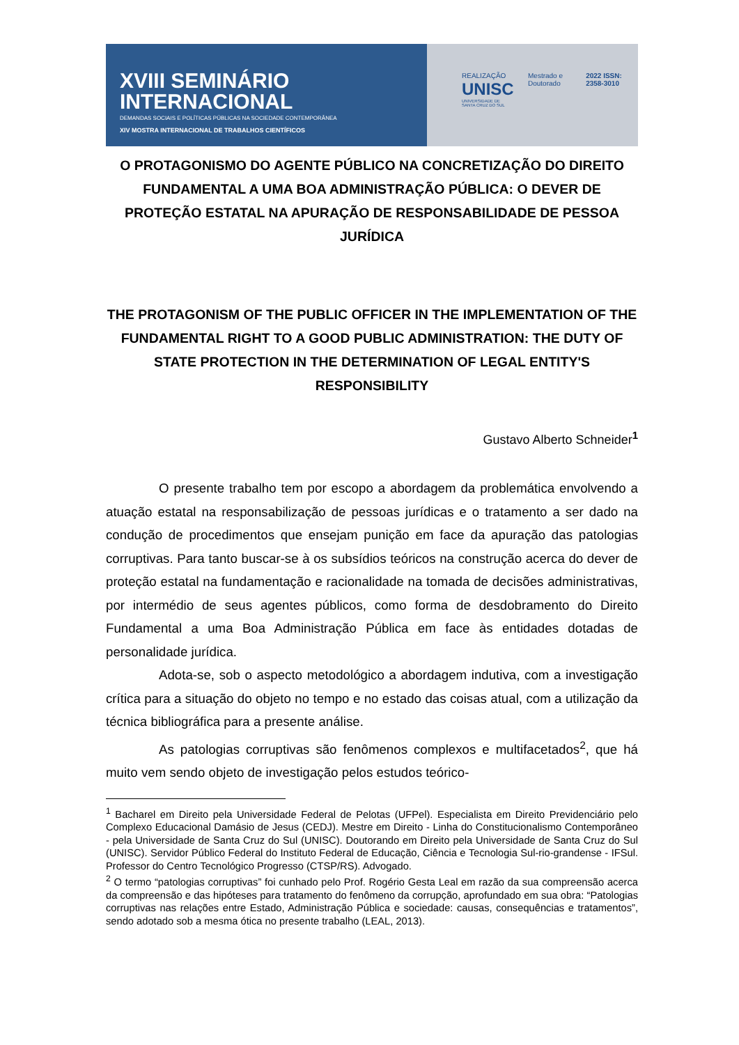XVIII SEMINÁRIO INTERNACIONAL
DEMANDAS SOCIAIS E POLÍTICAS PÚBLICAS NA SOCIEDADE CONTEMPORÂNEA
XIV MOSTRA INTERNACIONAL DE TRABALHOS CIENTÍFICOS
REALIZAÇÃO
UNISC
UNIVERSIDADE DE SANTA CRUZ DO SUL
Mestrado e Doutorado 2022 ISSN: 2358-3010
O PROTAGONISMO DO AGENTE PÚBLICO NA CONCRETIZAÇÃO DO DIREITO FUNDAMENTAL A UMA BOA ADMINISTRAÇÃO PÚBLICA: O DEVER DE PROTEÇÃO ESTATAL NA APURAÇÃO DE RESPONSABILIDADE DE PESSOA JURÍDICA
THE PROTAGONISM OF THE PUBLIC OFFICER IN THE IMPLEMENTATION OF THE FUNDAMENTAL RIGHT TO A GOOD PUBLIC ADMINISTRATION: THE DUTY OF STATE PROTECTION IN THE DETERMINATION OF LEGAL ENTITY'S RESPONSIBILITY
Gustavo Alberto Schneider<sup>1</sup>
O presente trabalho tem por escopo a abordagem da problemática envolvendo a atuação estatal na responsabilização de pessoas jurídicas e o tratamento a ser dado na condução de procedimentos que ensejam punição em face da apuração das patologias corruptivas. Para tanto buscar-se à os subsídios teóricos na construção acerca do dever de proteção estatal na fundamentação e racionalidade na tomada de decisões administrativas, por intermédio de seus agentes públicos, como forma de desdobramento do Direito Fundamental a uma Boa Administração Pública em face às entidades dotadas de personalidade jurídica.
Adota-se, sob o aspecto metodológico a abordagem indutiva, com a investigação crítica para a situação do objeto no tempo e no estado das coisas atual, com a utilização da técnica bibliográfica para a presente análise.
As patologias corruptivas são fenômenos complexos e multifacetados<sup>2</sup>, que há muito vem sendo objeto de investigação pelos estudos teórico-
<sup>1</sup> Bacharel em Direito pela Universidade Federal de Pelotas (UFPel). Especialista em Direito Previdenciário pelo Complexo Educacional Damásio de Jesus (CEDJ). Mestre em Direito - Linha do Constitucionalismo Contemporâneo - pela Universidade de Santa Cruz do Sul (UNISC). Doutorando em Direito pela Universidade de Santa Cruz do Sul (UNISC). Servidor Público Federal do Instituto Federal de Educação, Ciência e Tecnologia Sul-rio-grandense - IFSul. Professor do Centro Tecnológico Progresso (CTSP/RS). Advogado.
<sup>2</sup> O termo “patologias corruptivas” foi cunhado pelo Prof. Rogério Gesta Leal em razão da sua compreensão acerca da compreensão e das hipóteses para tratamento do fenômeno da corrupção, aprofundado em sua obra: “Patologias corruptivas nas relações entre Estado, Administração Pública e sociedade: causas, consequências e tratamentos”, sendo adotado sob a mesma ótica no presente trabalho (LEAL, 2013).